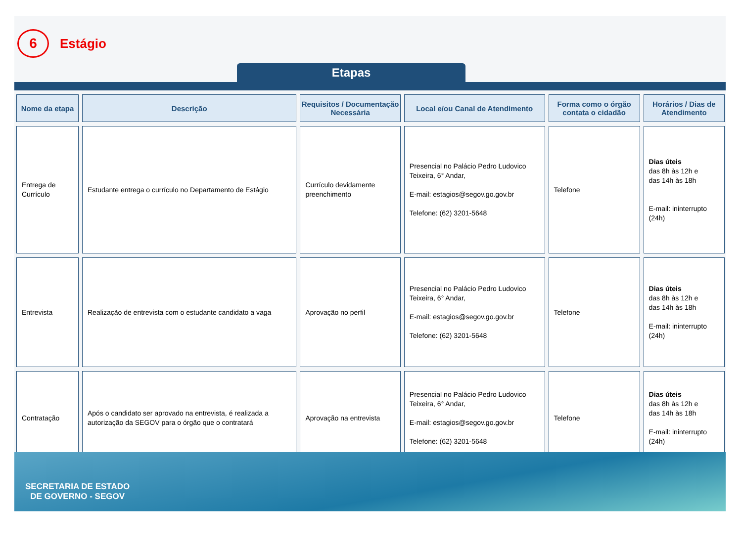6
Estágio
Etapas
| Nome da etapa | Descrição | Requisitos / Documentação Necessária | Local e/ou Canal de Atendimento | Forma como o órgão contata o cidadão | Horários / Dias de Atendimento |
| --- | --- | --- | --- | --- | --- |
| Entrega de Currículo | Estudante entrega o currículo no Departamento de Estágio | Currículo devidamente preenchimento | Presencial no Palácio Pedro Ludovico Teixeira, 6° Andar, E-mail: estagios@segov.go.gov.br Telefone: (62) 3201-5648 | Telefone | Dias úteis das 8h às 12h e das 14h às 18h E-mail: ininterrupto (24h) |
| Entrevista | Realização de entrevista com o estudante candidato a vaga | Aprovação no perfil | Presencial no Palácio Pedro Ludovico Teixeira, 6° Andar, E-mail: estagios@segov.go.gov.br Telefone: (62) 3201-5648 | Telefone | Dias úteis das 8h às 12h e das 14h às 18h E-mail: ininterrupto (24h) |
| Contratação | Após o candidato ser aprovado na entrevista, é realizada a autorização da SEGOV para o órgão que o contratará | Aprovação na entrevista | Presencial no Palácio Pedro Ludovico Teixeira, 6° Andar, E-mail: estagios@segov.go.gov.br Telefone: (62) 3201-5648 | Telefone | Dias úteis das 8h às 12h e das 14h às 18h E-mail: ininterrupto (24h) |
SECRETARIA DE ESTADO
DE GOVERNO - SEGOV